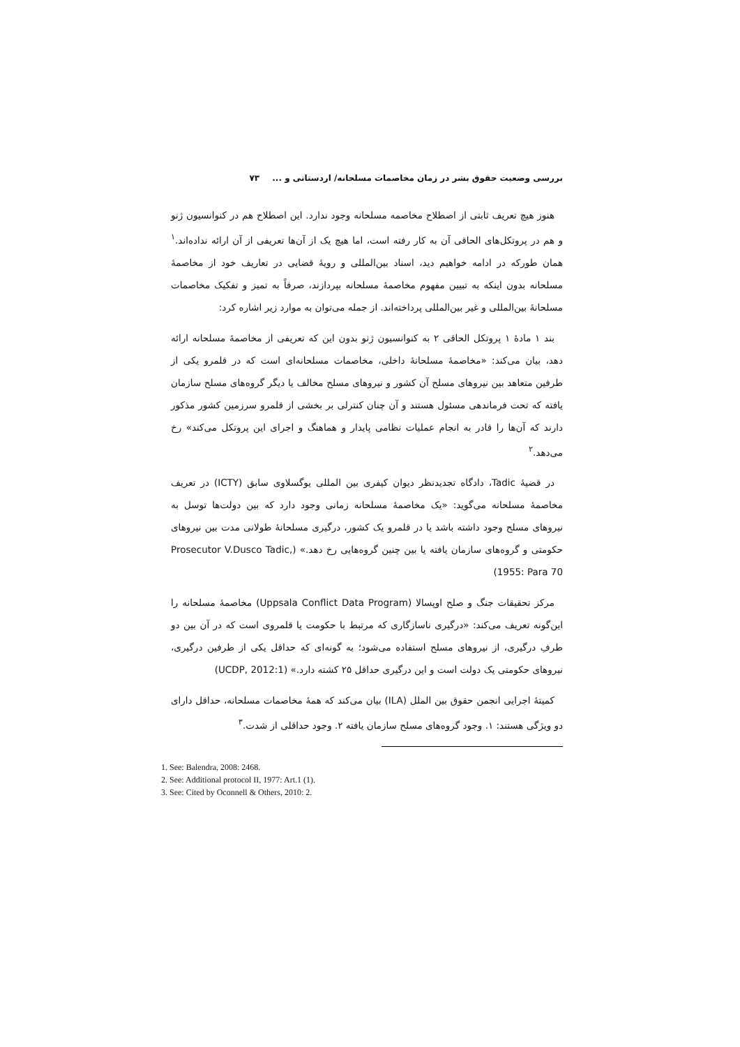بررسی وضعیت حقوق بشر در زمان مخاصمات مسلحانه/ اردستانی و ... ۷۳
هنوز هیچ تعریف ثابتی از اصطلاح مخاصمه مسلحانه وجود ندارد. این اصطلاح هم در کنوانسیون ژنو و هم در پروتکل‌های الحاقی آن به کار رفته است، اما هیچ یک از آن‌ها تعریفی از آن ارائه نداده‌اند.<sup>۱</sup> همان طورکه در ادامه خواهیم دید، اسناد بین‌المللی و رویهٔ قضایی در تعاریف خود از مخاصمهٔ مسلحانه بدون اینکه به تبیین مفهوم مخاصمهٔ مسلحانه بپردازند، صرفاً به تمیز و تفکیک مخاصمات مسلحانهٔ بین‌المللی و غیر بین‌المللی پرداخته‌اند. از جمله می‌توان به موارد زیر اشاره کرد:
بند ۱ مادهٔ ۱ پروتکل الحاقی ۲ به کنوانسیون ژنو بدون این که تعریفی از مخاصمهٔ مسلحانه ارائه دهد، بیان می‌کند: «مخاصمهٔ مسلحانهٔ داخلی، مخاصمات مسلحانه‌ای است که در قلمرو یکی از طرفین متعاهد بین نیروهای مسلح آن کشور و نیروهای مسلح مخالف یا دیگر گروه‌های مسلح سازمان یافته که تحت فرماندهی مسئول هستند و آن چنان کنترلی بر بخشی از قلمرو سرزمین کشور مذکور دارند که آن‌ها را قادر به انجام عملیات نظامی پایدار و هماهنگ و اجرای این پروتکل می‌کند» رخ می‌دهد.<sup>۲</sup>
در قضیهٔ Tadic، دادگاه تجدیدنظر دیوان کیفری بین المللی یوگسلاوی سابق (ICTY) در تعریف مخاصمهٔ مسلحانه می‌گوید: «یک مخاصمهٔ مسلحانه زمانی وجود دارد که بین دولت‌ها توسل به نیروهای مسلح وجود داشته باشد یا در قلمرو یک کشور، درگیری مسلحانهٔ طولانی مدت بین نیروهای حکومتی و گروه‌های سازمان یافته یا بین چنین گروه‌هایی رخ دهد.» (Prosecutor V.Dusco Tadic, 1955: Para 70)
مرکز تحقیقات جنگ و صلح اوپسالا (Uppsala Conflict Data Program) مخاصمهٔ مسلحانه را این‌گونه تعریف می‌کند: «درگیری ناسازگاری که مرتبط با حکومت یا قلمروی است که در آن بین دو طرفِ درگیری، از نیروهای مسلح استفاده می‌شود؛ به گونه‌ای که حداقل یکی از طرفین درگیری، نیروهای حکومتی یک دولت است و این درگیری حداقل ۲۵ کشته دارد.» (UCDP, 2012:1)
کمیتهٔ اجرایی انجمن حقوق بین الملل (ILA) بیان می‌کند که همهٔ مخاصمات مسلحانه، حداقل دارای دو ویژگی هستند: ۱. وجود گروه‌های مسلح سازمان یافته ۲. وجود حداقلی از شدت.<sup>۳</sup>
1. See: Balendra, 2008: 2468.
2. See: Additional protocol II, 1977: Art.1 (1).
3. See: Cited by Oconnell & Others, 2010: 2.